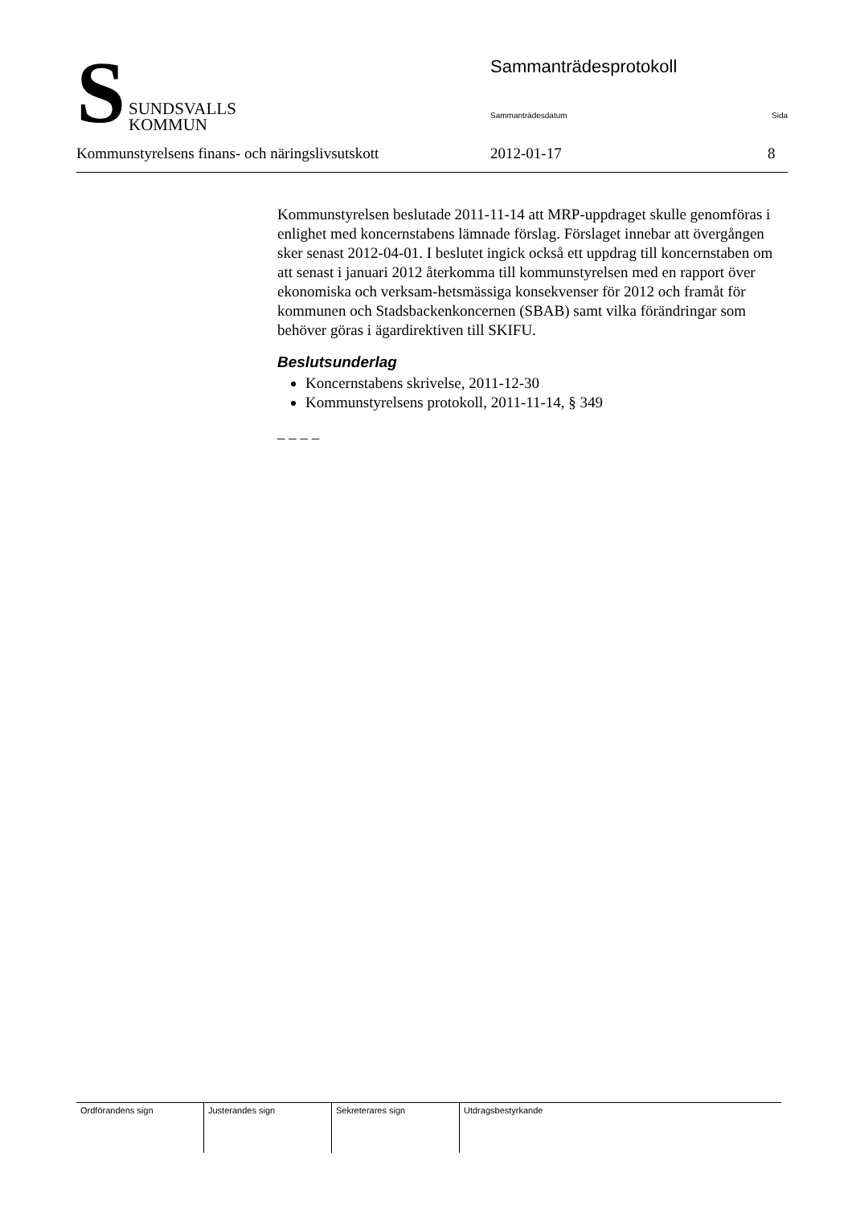S
SUNDSVALLS
KOMMUN
Sammanträdesprotokoll
Sammanträdesdatum Sida
Kommunstyrelsens finans- och näringslivsutskott
2012-01-17 8
Kommunstyrelsen beslutade 2011-11-14 att MRP-uppdraget skulle genomföras i enlighet med koncernstabens lämnade förslag. Förslaget innebar att övergången sker senast 2012-04-01. I beslutet ingick också ett uppdrag till koncernstaben om att senast i januari 2012 återkomma till kommunstyrelsen med en rapport över ekonomiska och verksam-hetsmässiga konsekvenser för 2012 och framåt för kommunen och Stadsbackenkoncernen (SBAB) samt vilka förändringar som behöver göras i ägardirektiven till SKIFU.
Beslutsunderlag
Koncernstabens skrivelse, 2011-12-30
Kommunstyrelsens protokoll, 2011-11-14, § 349
– – – –
Ordförandens sign Justerandes sign Sekreterares sign Utdragsbestyrkande